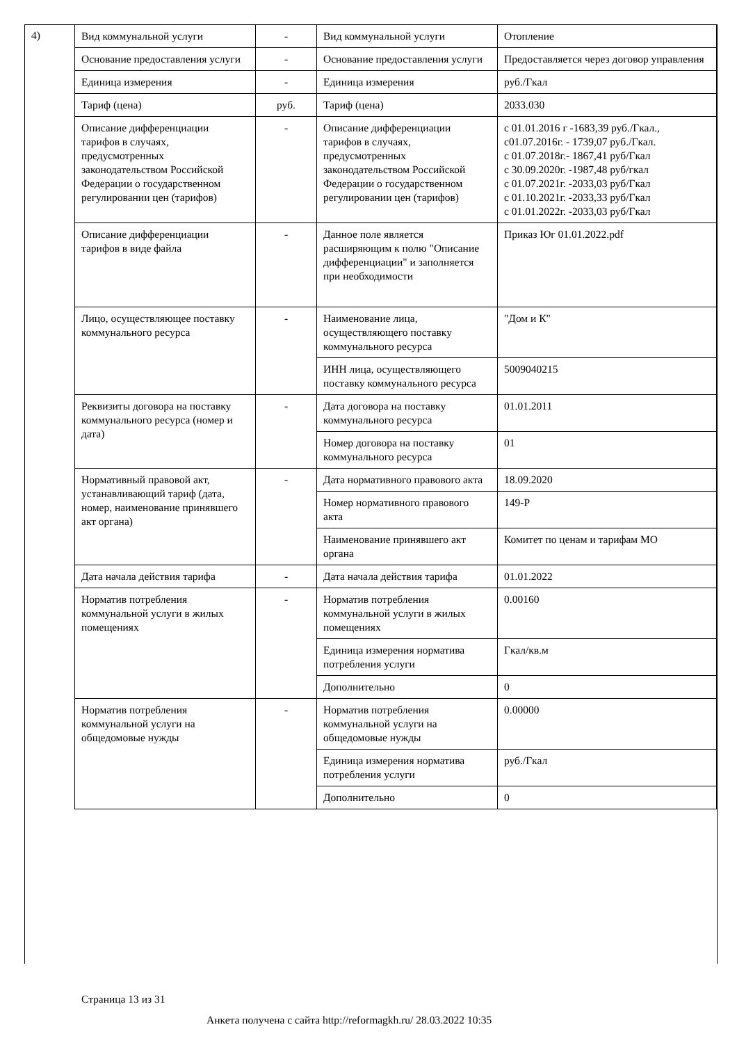4)
| Вид коммунальной услуги | - | Вид коммунальной услуги | Отопление |
| Основание предоставления услуги | - | Основание предоставления услуги | Предоставляется через договор управления |
| Единица измерения | - | Единица измерения | руб./Гкал |
| Тариф (цена) | руб. | Тариф (цена) | 2033.030 |
| Описание дифференциации тарифов в случаях, предусмотренных законодательством Российской Федерации о государственном регулировании цен (тарифов) | - | Описание дифференциации тарифов в случаях, предусмотренных законодательством Российской Федерации о государственном регулировании цен (тарифов) | с 01.01.2016 г -1683,39 руб./Гкал., с01.07.2016г. - 1739,07 руб./Гкал. с 01.07.2018г.- 1867,41 руб/Гкал с 30.09.2020г. -1987,48 руб/гкал с 01.07.2021г. -2033,03 руб/Гкал с 01.10.2021г. -2033,33 руб/Гкал с 01.01.2022г. -2033,03 руб/Гкал |
| Описание дифференциации тарифов в виде файла | - | Данное поле является расширяющим к полю "Описание дифференциации" и заполняется при необходимости | Приказ Юг 01.01.2022.pdf |
| Лицо, осуществляющее поставку коммунального ресурса | - | Наименование лица, осуществляющего поставку коммунального ресурса | "Дом и К" |
| | | ИНН лица, осуществляющего поставку коммунального ресурса | 5009040215 |
| Реквизиты договора на поставку коммунального ресурса (номер и дата) | - | Дата договора на поставку коммунального ресурса | 01.01.2011 |
| | | Номер договора на поставку коммунального ресурса | 01 |
| Нормативный правовой акт, устанавливающий тариф (дата, номер, наименование принявшего акт органа) | - | Дата нормативного правового акта | 18.09.2020 |
| | | Номер нормативного правового акта | 149-Р |
| | | Наименование принявшего акт органа | Комитет по ценам и тарифам МО |
| Дата начала действия тарифа | - | Дата начала действия тарифа | 01.01.2022 |
| Норматив потребления коммунальной услуги в жилых помещениях | - | Норматив потребления коммунальной услуги в жилых помещениях | 0.00160 |
| | | Единица измерения норматива потребления услуги | Гкал/кв.м |
| | | Дополнительно | 0 |
| Норматив потребления коммунальной услуги на общедомовые нужды | - | Норматив потребления коммунальной услуги на общедомовые нужды | 0.00000 |
| | | Единица измерения норматива потребления услуги | руб./Гкал |
| | | Дополнительно | 0 |
Страница 13 из 31
Анкета получена с сайта http://reformagkh.ru/ 28.03.2022 10:35